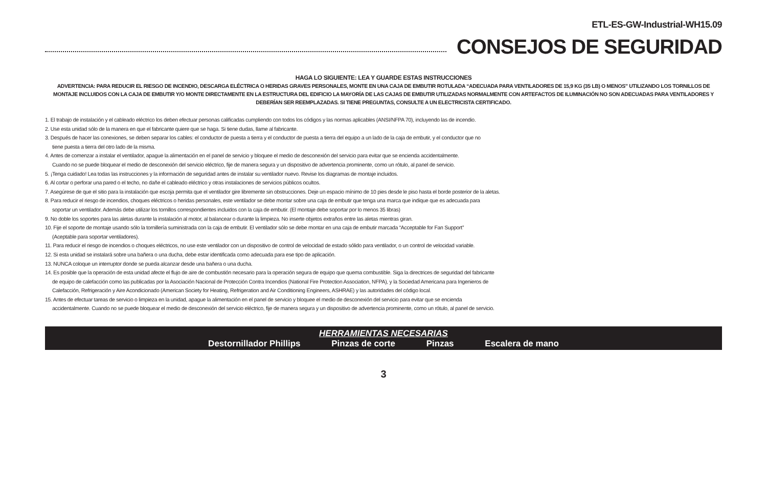ETL-ES-GW-Industrial-WH15.09
CONSEJOS DE SEGURIDAD
HAGA LO SIGUIENTE: LEA Y GUARDE ESTAS INSTRUCCIONES
ADVERTENCIA: PARA REDUCIR EL RIESGO DE INCENDIO, DESCARGA ELÉCTRICA O HERIDAS GRAVES PERSONALES, MONTE EN UNA CAJA DE EMBUTIR ROTULADA “ADECUADA PARA VENTILADORES DE 15,9 KG (35 LB) O MENOS” UTILIZANDO LOS TORNILLOS DE MONTAJE INCLUIDOS CON LA CAJA DE EMBUTIR Y/O MONTE DIRECTAMENTE EN LA ESTRUCTURA DEL EDIFICIO LA MAYORÍA DE LAS CAJAS DE EMBUTIR UTILIZADAS NORMALMENTE CON ARTEFACTOS DE ILUMINACIÓN NO SON ADECUADAS PARA VENTILADORES Y DEBERÍAN SER REEMPLAZADAS. SI TIENE PREGUNTAS, CONSULTE A UN ELECTRICISTA CERTIFICADO.
1. El trabajo de instalación y el cableado eléctrico los deben efectuar personas calificadas cumpliendo con todos los códigos y las normas aplicables (ANSI/NFPA 70), incluyendo las de incendio.
2. Use esta unidad sólo de la manera en que el fabricante quiere que se haga. Si tiene dudas, llame al fabricante.
3. Después de hacer las conexiones, se deben separar los cables: el conductor de puesta a tierra y el conductor de puesta a tierra del equipo a un lado de la caja de embutir, y el conductor que no
tiene puesta a tierra del otro lado de la misma.
4. Antes de comenzar a instalar el ventilador, apague la alimentación en el panel de servicio y bloquee el medio de desconexión del servicio para evitar que se encienda accidentalmente.
Cuando no se puede bloquear el medio de desconexión del servicio eléctrico, fije de manera segura y un dispositivo de advertencia prominente, como un rótulo, al panel de servicio.
5. ¡Tenga cuidado! Lea todas las instrucciones y la información de seguridad antes de instalar su ventilador nuevo. Revise los diagramas de montaje incluidos.
6. Al cortar o perforar una pared o el techo, no dañe el cableado eléctrico y otras instalaciones de servicios públicos ocultos.
7. Asegúrese de que el sitio para la instalación que escoja permita que el ventilador gire libremente sin obstrucciones. Deje un espacio mínimo de 10 pies desde le piso hasta el borde posterior de la aletas.
8. Para reducir el riesgo de incendios, choques eléctricos o heridas personales, este ventilador se debe montar sobre una caja de embutir que tenga una marca que indique que es adecuada para
soportar un ventilador. Además debe utilizar los tornillos correspondientes incluidos con la caja de embutir. (El montaje debe soportar por lo menos 35 libras)
9. No doble los soportes para las aletas durante la instalación al motor, al balancear o durante la limpieza. No inserte objetos extraños entre las aletas mientras giran.
10. Fije el soporte de montaje usando sólo la tornillería suministrada con la caja de embutir. El ventilador sólo se debe montar en una caja de embutir marcada “Acceptable for Fan Support”
(Aceptable para soportar ventiladores).
11. Para reducir el riesgo de incendios o choques eléctricos, no use este ventilador con un dispositivo de control de velocidad de estado sólido para ventilador, o un control de velocidad variable.
12. Si esta unidad se instalará sobre una bañera o una ducha, debe estar identificada como adecuada para ese tipo de aplicación.
13. NUNCA coloque un interruptor donde se pueda alcanzar desde una bañera o una ducha.
14. Es posible que la operación de esta unidad afecte el flujo de aire de combustión necesario para la operación segura de equipo que quema combustible. Siga la directrices de seguridad del fabricante
de equipo de calefacción como las publicadas por la Asociación Nacional de Protección Contra Incendios (National Fire Protection Association, NFPA), y la Sociedad Americana para Ingenieros de
Calefacción, Refrigeración y Aire Acondicionado (American Society for Heating, Refrigeration and Air Conditioning Engineers, ASHRAE) y las autoridades del código local.
15. Antes de efectuar tareas de servicio o limpieza en la unidad, apague la alimentación en el panel de servicio y bloquee el medio de desconexión del servicio para evitar que se encienda
accidentalmente. Cuando no se puede bloquear el medio de desconexión del servicio eléctrico, fije de manera segura y un dispositivo de advertencia prominente, como un rótulo, al panel de servicio.
HERRAMIENTAS NECESARIAS
Destornillador Phillips Pinzas de corte Pinzas Escalera de mano
3